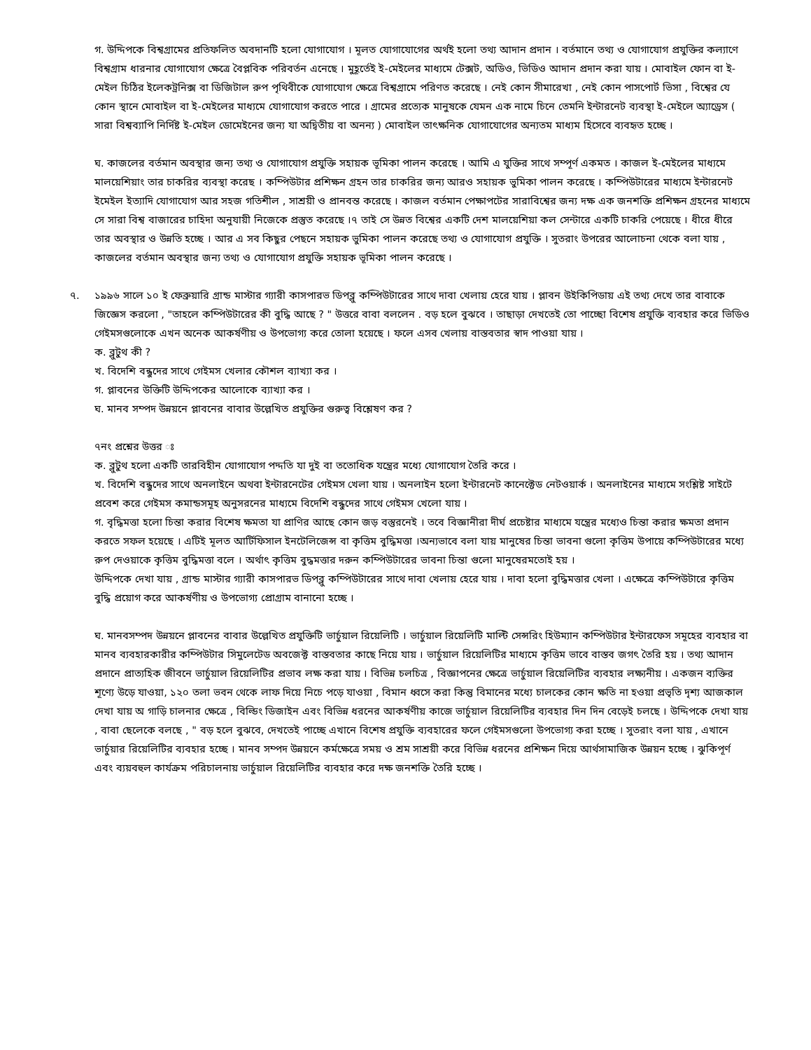গ. উদ্দিপকে বিশ্বগ্রামের প্রতিফলিত অবদানটি হলো যোগাযোগ । মূলত যোগাযোগের অর্থই হলো তথ্য আদান প্রদান । বর্তমানে তথ্য ও যোগাযোগ প্রযুক্তির কল্যাণে বিশ্বগ্রাম ধারনার যোগাযোগ ক্ষেত্রে বৈপ্লবিক পরিবর্তন এনেছে । মুহূর্তেই ই-মেইলের মাধ্যমে টেক্সট, অডিও, ভিডিও আদান প্রদান করা যায় । মোবাইল ফোন বা ই-মেইল চিঠির ইলেকট্রনিক্স বা ডিজিটাল রুপ পৃথিবীকে যোগাযোগ ক্ষেত্রে বিশ্বগ্রামে পরিণত করেছে । নেই কোন সীমারেখা , নেই কোন পাসপোর্ট ভিসা , বিশ্বের যে কোন স্থানে মোবাইল বা ই-মেইলের মাধ্যমে যোগাযোগ করতে পারে । গ্রামের প্রত্যেক মানুষকে যেমন এক নামে চিনে তেমনি ইন্টারনেট ব্যবস্থা ই-মেইলে অ্যাড্রেস ( সারা বিশ্বব্যাপি নির্দিষ্ট ই-মেইল ডোমেইনের জন্য যা অদ্বিতীয় বা অনন্য ) মোবাইল তাৎক্ষনিক যোগাযোগের অন্যতম মাধ্যম হিসেবে ব্যবহৃত হচ্ছে ।
ঘ. কাজলের বর্তমান অবস্থার জন্য তথ্য ও যোগাযোগ প্রযুক্তি সহায়ক ভূমিকা পালন করেছে । আমি এ যুক্তির সাথে সম্পূর্ণ একমত । কাজল ই-মেইলের মাধ্যমে মালয়েশিয়াং তার চাকরির ব্যবস্থা করেছ । কম্পিউটার প্রশিক্ষন গ্রহন তার চাকরির জন্য আরও সহায়ক ভুমিকা পালন করেছে । কম্পিউটারের মাধ্যমে ইন্টারনেট ইমেইল ইত্যাদি যোগাযোগ আর সহজ গতিশীল , সাশ্রয়ী ও প্রানবন্ত করেছে । কাজল বর্তমান পেক্ষাপটের সারাবিশ্বের জন্য দক্ষ এক জনশক্তি প্রশিক্ষন গ্রহনের মাধ্যমে সে সারা বিশ্ব বাজারের চাহিদা অনুযায়ী নিজেকে প্রস্তুত করেছে ।৭ তাই সে উন্নত বিশ্বের একটি দেশ মালয়েশিয়া কল সেন্টারে একটি চাকরি পেয়েছে । ধীরে ধীরে তার অবস্থার ও উন্নতি হচ্ছে । আর এ সব কিছুর পেছনে সহায়ক ভুমিকা পালন করেছে তথ্য ও যোগাযোগ প্রযুক্তি । সুতরাং উপরের আলোচনা থেকে বলা যায় , কাজলের বর্তমান অবস্থার জন্য তথ্য ও যোগাযোগ প্রযুক্তি সহায়ক ভূমিকা পালন করেছে ।
৭. ১৯৯৬ সালে ১০ ই ফেব্রুয়ারি গ্রান্ড মাস্টার গ্যারী কাসপারভ ডিপব্লু কম্পিউটারের সাথে দাবা খেলায় হেরে যায় । প্লাবন উইকিপিডায় এই তথ্য দেখে তার বাবাকে জিজ্ঞেস করলো , "তাহলে কম্পিউটারের কী বুদ্ধি আছে ? " উত্তরে বাবা বললেন . বড় হলে বুঝবে । তাছাড়া দেখতেই তো পাচ্ছো বিশেষ প্রযুক্তি ব্যবহার করে ভিডিও গেইমসগুলোকে এখন অনেক আকর্ষণীয় ও উপভোগ্য করে তোলা হয়েছে । ফলে এসব খেলায় বাস্তবতার স্বাদ পাওয়া যায় ।
ক. ব্লুটুথ কী ?
খ. বিদেশি বন্ধুদের সাথে গেইমস খেলার কৌশল ব্যাখ্যা কর ।
গ. প্লাবনের উক্তিটি উদ্দিপকের আলোকে ব্যাখ্যা কর ।
ঘ. মানব সম্পদ উন্নয়নে প্লাবনের বাবার উল্লেখিত প্রযুক্তির গুরুত্ব বিশ্লেষণ কর ?
৭নং প্রশ্নের উত্তর ঃ
ক. ব্লুটুথ হলো একটি তারবিহীন যোগাযোগ পদ্দতি যা দুই বা ততোধিক যন্ত্রের মধ্যে যোগাযোগ তৈরি করে ।
খ. বিদেশি বন্ধুদের সাথে অনলাইনে অথবা ইন্টারনেটের গেইমস খেলা যায় । অনলাইন হলো ইন্টারনেট কানেক্টেড নেটওয়ার্ক । অনলাইনের মাধ্যমে সংশ্লিষ্ট সাইটে প্রবেশ করে গেইমস কমান্ডসমূহ অনুসরনের মাধ্যমে বিদেশি বন্ধুদের সাথে গেইমস খেলো যায় ।
গ. বৃদ্ধিমত্তা হলো চিন্তা করার বিশেষ ক্ষমতা যা প্রাণির আছে কোন জড় বস্তুরনেই । তবে বিজ্ঞানীরা দীর্ঘ প্রচেষ্টার মাধ্যমে যন্ত্রের মধ্যেও চিন্তা করার ক্ষমতা প্রদান করতে সফল হয়েছে । এটিই মূলত আর্টিফিসাল ইনটেলিজেন্স বা কৃত্তিম বুদ্ধিমত্তা ।অন্যভাবে বলা যায় মানুষের চিন্তা ভাবনা গুলো কৃত্তিম উপায়ে কম্পিউটারের মধ্যে রুপ দেওয়াকে কৃত্তিম বুদ্ধিমত্তা বলে । অর্থাৎ কৃত্তিম বুদ্ধমত্তার দরুন কম্পিউটারের ভাবনা চিন্তা গুলো মানুষেরমতোই হয় ।
উদ্দিপকে দেখা যায় , গ্রান্ড মাস্টার গ্যারী কাসপারভ ডিপব্লু কম্পিউটারের সাথে দাবা খেলায় হেরে যায় । দাবা হলো বুদ্ধিমত্তার খেলা । এক্ষেত্রে কম্পিউটারে কৃত্তিম বুদ্ধি প্রয়োগ করে আকর্ষণীয় ও উপভোগ্য প্রোগ্রাম বানানো হচ্ছে ।
ঘ. মানবসম্পদ উন্নয়নে প্লাবনের বাবার উল্লেখিত প্রযুক্তিটি ভার্চুয়াল রিয়েলিটি । ভার্চুয়াল রিয়েলিটি মাল্টি সেন্সরিং হিউম্যান কম্পিউটার ইন্টারফেস সমূহের ব্যবহার বা মানব ব্যবহারকারীর কম্পিউটার সিমুলেটেড অবজেক্ট বাস্তবতার কাছে নিয়ে যায় । ভার্চুয়াল রিয়েলিটির মাধ্যমে কৃত্তিম ভাবে বাস্তব জগৎ তৈরি হয় । তথ্য আদান প্রদানে প্রাত্যহিক জীবনে ভার্চুয়াল রিয়েলিটির প্রভাব লক্ষ করা যায় । বিভিন্ন চলচিত্র , বিজ্ঞাপনের ক্ষেত্রে ভার্চুয়াল রিয়েলিটির ব্যবহার লক্ষ্যনীয় । একজন ব্যক্তির শূণ্যে উড়ে যাওয়া, ১২০ তলা ভবন থেকে লাফ দিয়ে নিচে পড়ে যাওয়া , বিমান ধ্বসে করা কিন্তু বিমানের মধ্যে চালকের কোন ক্ষতি না হওয়া প্রভৃতি দৃশ্য আজকাল দেখা যায় অ গাড়ি চালনার ক্ষেত্রে , বিল্ডিং ডিজাইন এবং বিভিন্ন ধরনের আকর্ষণীয় কাজে ভার্চুয়াল রিয়েলিটির ব্যবহার দিন দিন বেড়েই চলছে । উদ্দিপকে দেখা যায় , বাবা ছেলেকে বলছে , " বড় হলে বুঝবে, দেখতেই পাচ্ছে এখানে বিশেষ প্রযুক্তি ব্যবহারের ফলে গেইমসগুলো উপভোগ্য করা হচ্ছে । সুতরাং বলা যায় , এখানে ভার্চুয়ার রিয়েলিটির ব্যবহার হচ্ছে । মানব সম্পদ উন্নয়নে কর্মক্ষেত্রে সময় ও শ্রম সাশ্রয়ী করে বিভিন্ন ধরনের প্রশিক্ষন দিয়ে আর্থসামাজিক উন্নয়ন হচ্ছে । ঝুকিপূর্ণ এবং ব্যয়বহুল কার্যক্রম পরিচালনায় ভার্চুয়াল রিয়েলিটির ব্যবহার করে দক্ষ জনশক্তি তৈরি হচ্ছে ।